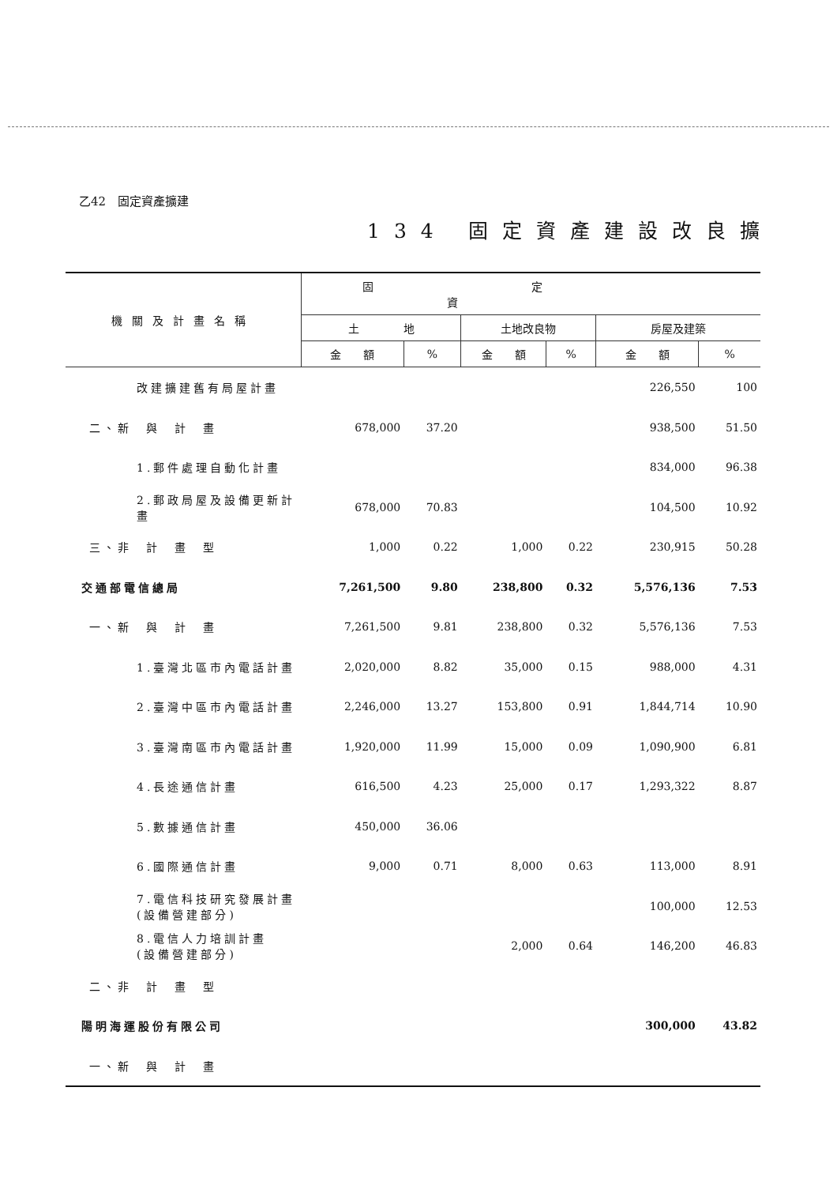乙42　固定資產擴建
134 固定資產建設改良擴
| 機關及計畫名稱 | 固定資 | | | | | |
| --- | --- | --- | --- | --- | --- | --- |
| | 土 地 | | 土地改良物 | | 房屋及建築 | |
| | 金 額 | % | 金 額 | % | 金 額 | % |
| 改建擴建舊有局屋計畫 | | | | | 226,550 | 100 |
| 二、新 與 計 畫 | 678,000 | 37.20 | | | 938,500 | 51.50 |
| 1.郵件處理自動化計畫 | | | | | 834,000 | 96.38 |
| 2.郵政局屋及設備更新計畫 | 678,000 | 70.83 | | | 104,500 | 10.92 |
| 三、非 計 畫 型 | 1,000 | 0.22 | 1,000 | 0.22 | 230,915 | 50.28 |
| 交通部電信總局 | 7,261,500 | 9.80 | 238,800 | 0.32 | 5,576,136 | 7.53 |
| 一、新 與 計 畫 | 7,261,500 | 9.81 | 238,800 | 0.32 | 5,576,136 | 7.53 |
| 1.臺灣北區市內電話計畫 | 2,020,000 | 8.82 | 35,000 | 0.15 | 988,000 | 4.31 |
| 2.臺灣中區市內電話計畫 | 2,246,000 | 13.27 | 153,800 | 0.91 | 1,844,714 | 10.90 |
| 3.臺灣南區市內電話計畫 | 1,920,000 | 11.99 | 15,000 | 0.09 | 1,090,900 | 6.81 |
| 4.長途通信計畫 | 616,500 | 4.23 | 25,000 | 0.17 | 1,293,322 | 8.87 |
| 5.數據通信計畫 | 450,000 | 36.06 | | | | |
| 6.國際通信計畫 | 9,000 | 0.71 | 8,000 | 0.63 | 113,000 | 8.91 |
| 7.電信科技研究發展計畫 (設備營建部分) | | | | | 100,000 | 12.53 |
| 8.電信人力培訓計畫 (設備營建部分) | | | 2,000 | 0.64 | 146,200 | 46.83 |
| 二、非 計 畫 型 | | | | | | |
| 陽明海運股份有限公司 | | | | | 300,000 | 43.82 |
| 一、新 與 計 畫 | | | | | | |